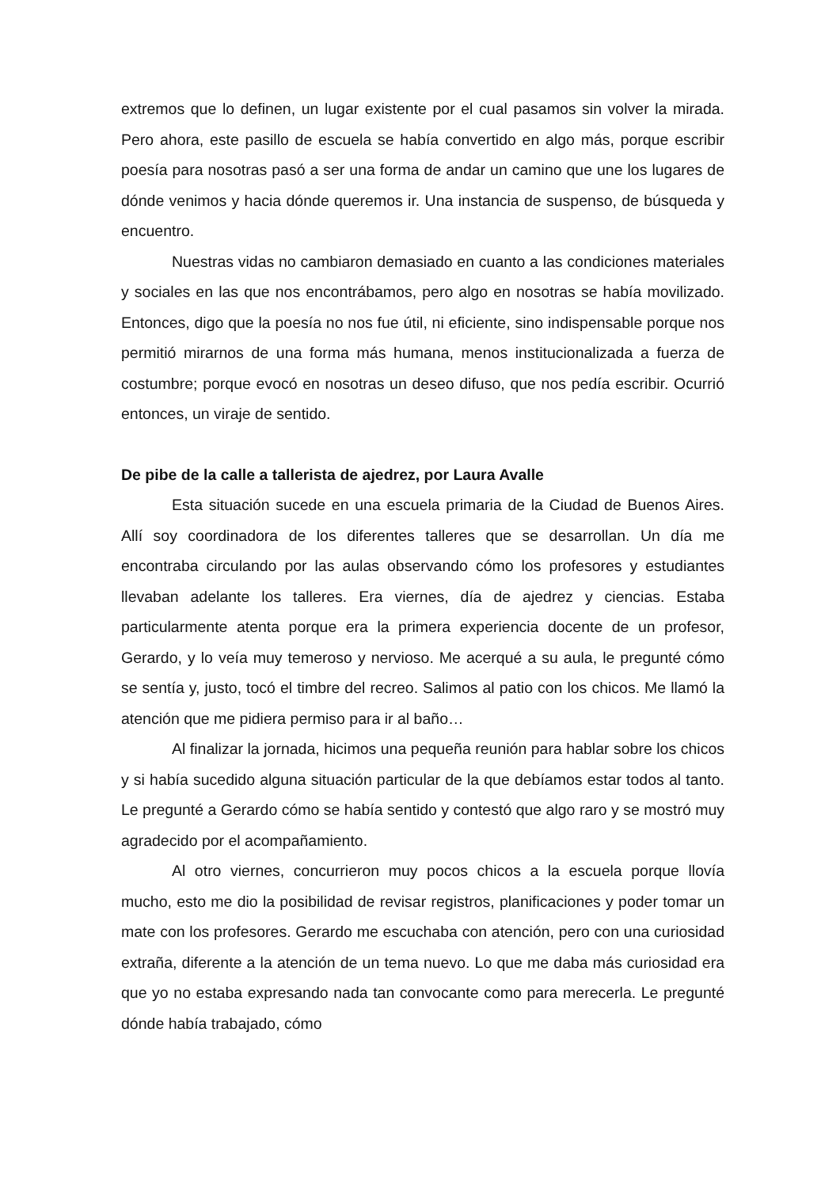extremos que lo definen, un lugar existente por el cual pasamos sin volver la mirada. Pero ahora, este pasillo de escuela se había convertido en algo más, porque escribir poesía para nosotras pasó a ser una forma de andar un camino que une los lugares de dónde venimos y hacia dónde queremos ir. Una instancia de suspenso, de búsqueda y encuentro.
Nuestras vidas no cambiaron demasiado en cuanto a las condiciones materiales y sociales en las que nos encontrábamos, pero algo en nosotras se había movilizado. Entonces, digo que la poesía no nos fue útil, ni eficiente, sino indispensable porque nos permitió mirarnos de una forma más humana, menos institucionalizada a fuerza de costumbre; porque evocó en nosotras un deseo difuso, que nos pedía escribir. Ocurrió entonces, un viraje de sentido.
De pibe de la calle a tallerista de ajedrez, por Laura Avalle
Esta situación sucede en una escuela primaria de la Ciudad de Buenos Aires. Allí soy coordinadora de los diferentes talleres que se desarrollan. Un día me encontraba circulando por las aulas observando cómo los profesores y estudiantes llevaban adelante los talleres. Era viernes, día de ajedrez y ciencias. Estaba particularmente atenta porque era la primera experiencia docente de un profesor, Gerardo, y lo veía muy temeroso y nervioso. Me acerqué a su aula, le pregunté cómo se sentía y, justo, tocó el timbre del recreo. Salimos al patio con los chicos. Me llamó la atención que me pidiera permiso para ir al baño…
Al finalizar la jornada, hicimos una pequeña reunión para hablar sobre los chicos y si había sucedido alguna situación particular de la que debíamos estar todos al tanto. Le pregunté a Gerardo cómo se había sentido y contestó que algo raro y se mostró muy agradecido por el acompañamiento.
Al otro viernes, concurrieron muy pocos chicos a la escuela porque llovía mucho, esto me dio la posibilidad de revisar registros, planificaciones y poder tomar un mate con los profesores. Gerardo me escuchaba con atención, pero con una curiosidad extraña, diferente a la atención de un tema nuevo. Lo que me daba más curiosidad era que yo no estaba expresando nada tan convocante como para merecerla. Le pregunté dónde había trabajado, cómo